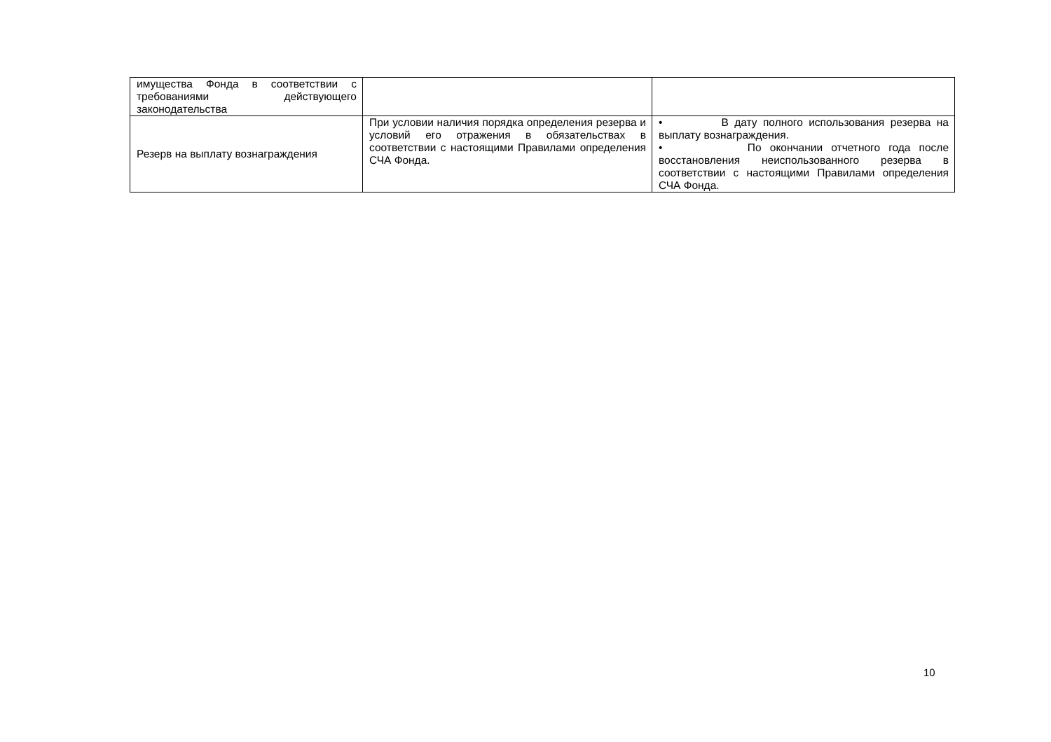| имущества Фонда в соответствии с требованиями действующего законодательства | | |
| Резерв на выплату вознаграждения | При условии наличия порядка определения резерва и условий его отражения в обязательствах в соответствии с настоящими Правилами определения СЧА Фонда. | • В дату полного использования резерва на выплату вознаграждения. • По окончании отчетного года после восстановления неиспользованного резерва в соответствии с настоящими Правилами определения СЧА Фонда. |
10